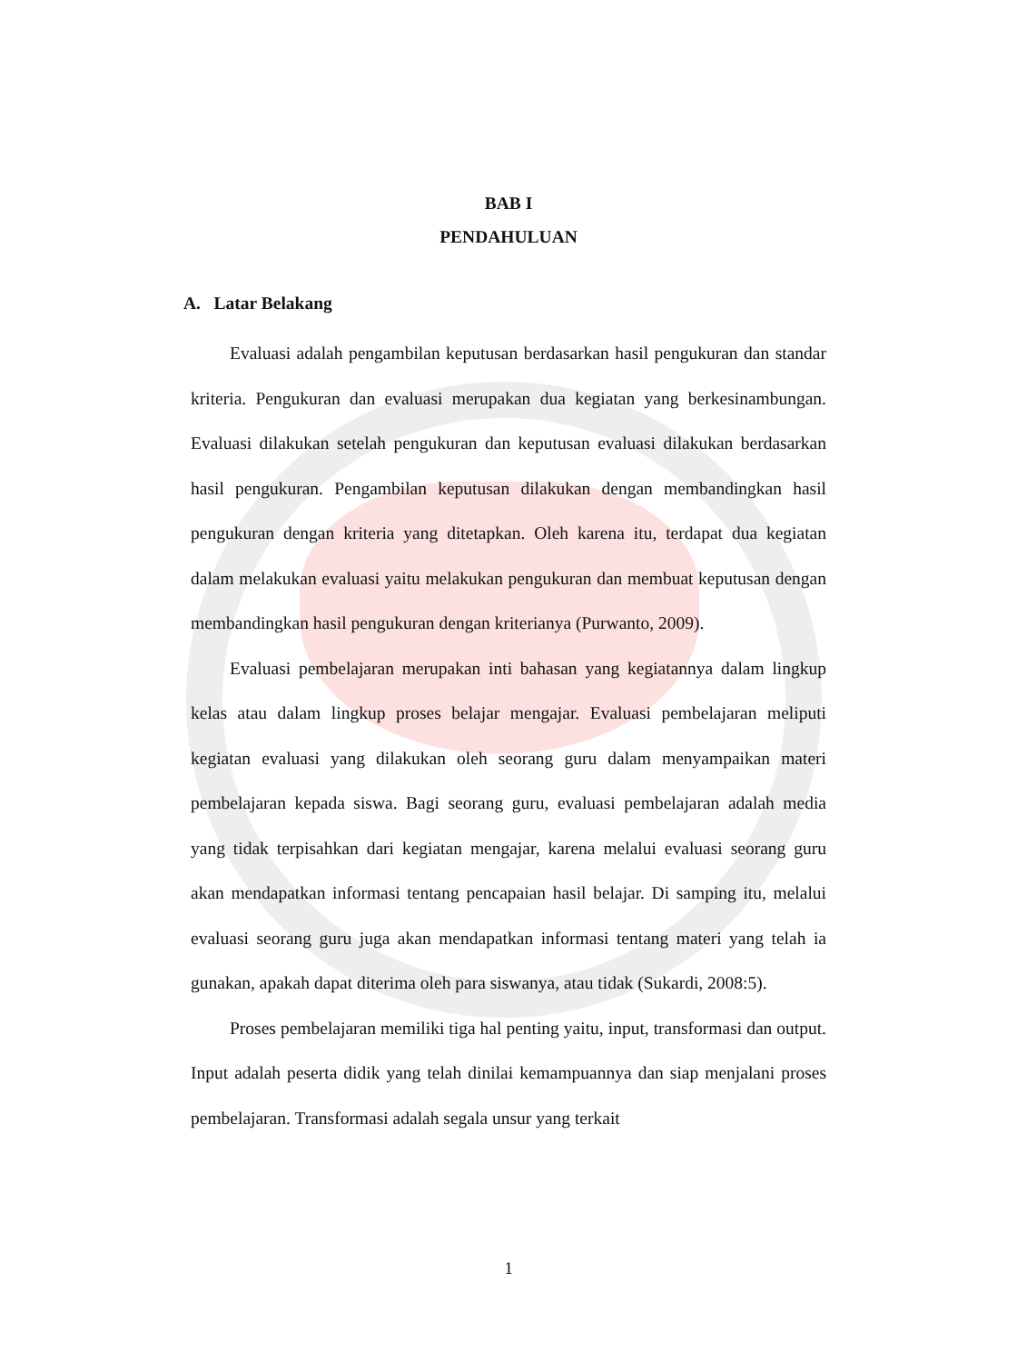BAB I
PENDAHULUAN
A. Latar Belakang
Evaluasi adalah pengambilan keputusan berdasarkan hasil pengukuran dan standar kriteria. Pengukuran dan evaluasi merupakan dua kegiatan yang berkesinambungan. Evaluasi dilakukan setelah pengukuran dan keputusan evaluasi dilakukan berdasarkan hasil pengukuran. Pengambilan keputusan dilakukan dengan membandingkan hasil pengukuran dengan kriteria yang ditetapkan. Oleh karena itu, terdapat dua kegiatan dalam melakukan evaluasi yaitu melakukan pengukuran dan membuat keputusan dengan membandingkan hasil pengukuran dengan kriterianya (Purwanto, 2009).
Evaluasi pembelajaran merupakan inti bahasan yang kegiatannya dalam lingkup kelas atau dalam lingkup proses belajar mengajar. Evaluasi pembelajaran meliputi kegiatan evaluasi yang dilakukan oleh seorang guru dalam menyampaikan materi pembelajaran kepada siswa. Bagi seorang guru, evaluasi pembelajaran adalah media yang tidak terpisahkan dari kegiatan mengajar, karena melalui evaluasi seorang guru akan mendapatkan informasi tentang pencapaian hasil belajar. Di samping itu, melalui evaluasi seorang guru juga akan mendapatkan informasi tentang materi yang telah ia gunakan, apakah dapat diterima oleh para siswanya, atau tidak (Sukardi, 2008:5).
Proses pembelajaran memiliki tiga hal penting yaitu, input, transformasi dan output. Input adalah peserta didik yang telah dinilai kemampuannya dan siap menjalani proses pembelajaran. Transformasi adalah segala unsur yang terkait
1